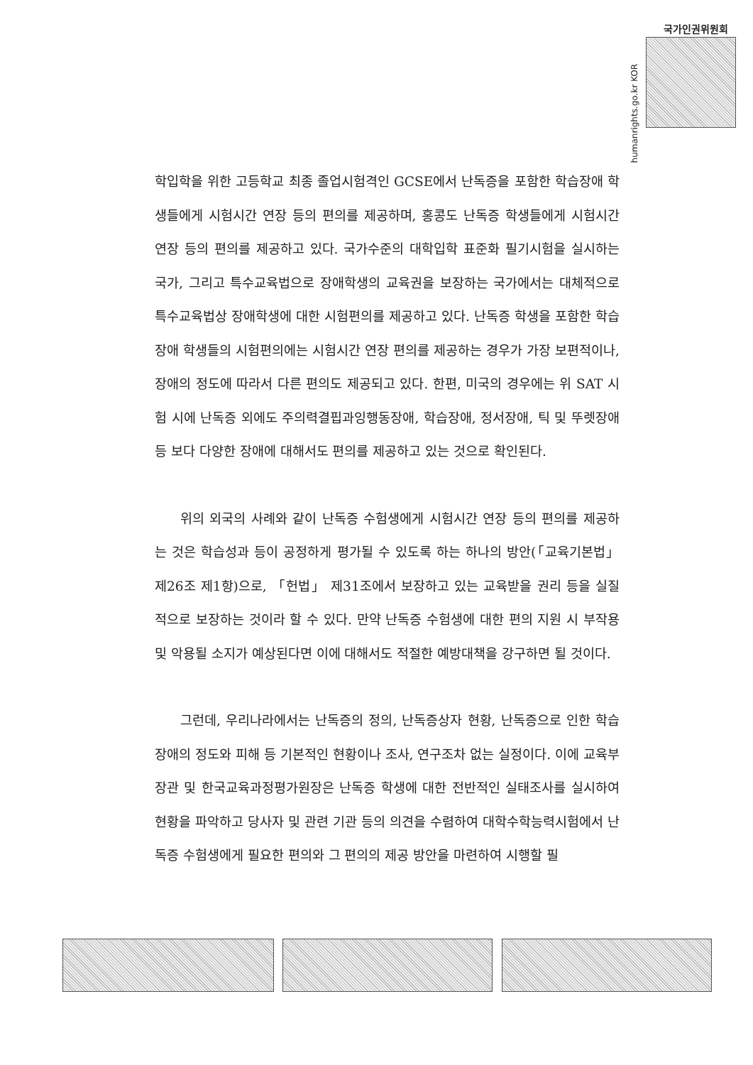국가인권위원회
humanrights.go.kr KOR
학입학을 위한 고등학교 최종 졸업시험격인 GCSE에서 난독증을 포함한 학습장애 학생들에게 시험시간 연장 등의 편의를 제공하며, 홍콩도 난독증 학생들에게 시험시간 연장 등의 편의를 제공하고 있다. 국가수준의 대학입학 표준화 필기시험을 실시하는 국가, 그리고 특수교육법으로 장애학생의 교육권을 보장하는 국가에서는 대체적으로 특수교육법상 장애학생에 대한 시험편의를 제공하고 있다. 난독증 학생을 포함한 학습장애 학생들의 시험편의에는 시험시간 연장 편의를 제공하는 경우가 가장 보편적이나, 장애의 정도에 따라서 다른 편의도 제공되고 있다. 한편, 미국의 경우에는 위 SAT 시험 시에 난독증 외에도 주의력결핍과잉행동장애, 학습장애, 정서장애, 틱 및 뚜렛장애 등 보다 다양한 장애에 대해서도 편의를 제공하고 있는 것으로 확인된다.
위의 외국의 사례와 같이 난독증 수험생에게 시험시간 연장 등의 편의를 제공하는 것은 학습성과 등이 공정하게 평가될 수 있도록 하는 하나의 방안(「교육기본법」제26조 제1항)으로, 「헌법」 제31조에서 보장하고 있는 교육받을 권리 등을 실질적으로 보장하는 것이라 할 수 있다. 만약 난독증 수험생에 대한 편의 지원 시 부작용 및 악용될 소지가 예상된다면 이에 대해서도 적절한 예방대책을 강구하면 될 것이다.
그런데, 우리나라에서는 난독증의 정의, 난독증상자 현황, 난독증으로 인한 학습장애의 정도와 피해 등 기본적인 현황이나 조사, 연구조차 없는 실정이다. 이에 교육부장관 및 한국교육과정평가원장은 난독증 학생에 대한 전반적인 실태조사를 실시하여 현황을 파악하고 당사자 및 관련 기관 등의 의견을 수렴하여 대학수학능력시험에서 난독증 수험생에게 필요한 편의와 그 편의의 제공 방안을 마련하여 시행할 필